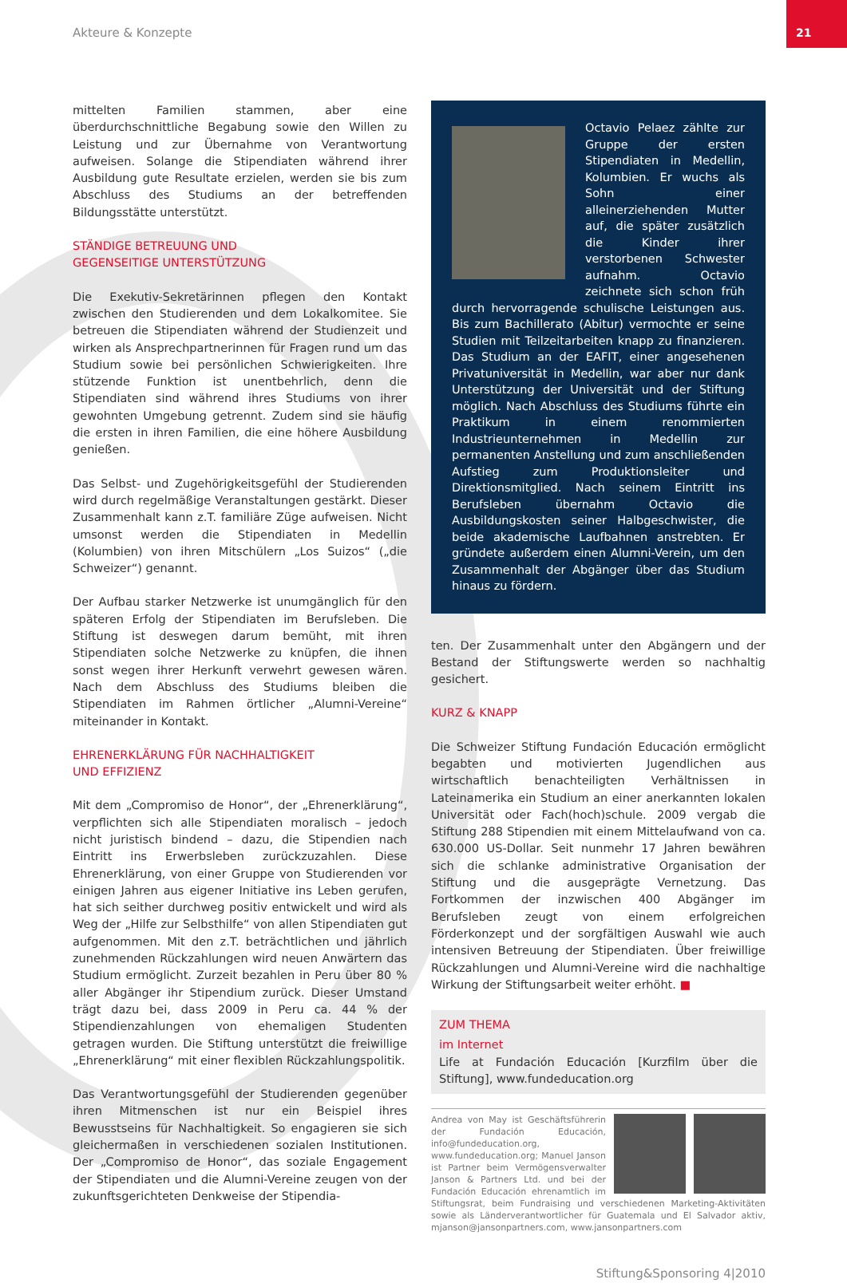Akteure & Konzepte
21
mittelten Familien stammen, aber eine überdurchschnittliche Begabung sowie den Willen zu Leistung und zur Übernahme von Verantwortung aufweisen. Solange die Stipendiaten während ihrer Ausbildung gute Resultate erzielen, werden sie bis zum Abschluss des Studiums an der betreffenden Bildungsstätte unterstützt.
STÄNDIGE BETREUUNG UND
GEGENSEITIGE UNTERSTÜTZUNG
Die Exekutiv-Sekretärinnen pflegen den Kontakt zwischen den Studierenden und dem Lokalkomitee. Sie betreuen die Stipendiaten während der Studienzeit und wirken als Ansprechpartnerinnen für Fragen rund um das Studium sowie bei persönlichen Schwierigkeiten. Ihre stützende Funktion ist unentbehrlich, denn die Stipendiaten sind während ihres Studiums von ihrer gewohnten Umgebung getrennt. Zudem sind sie häufig die ersten in ihren Familien, die eine höhere Ausbildung genießen.
Das Selbst- und Zugehörigkeitsgefühl der Studierenden wird durch regelmäßige Veranstaltungen gestärkt. Dieser Zusammenhalt kann z.T. familiäre Züge aufweisen. Nicht umsonst werden die Stipendiaten in Medellin (Kolumbien) von ihren Mitschülern „Los Suizos“ („die Schweizer“) genannt.
Der Aufbau starker Netzwerke ist unumgänglich für den späteren Erfolg der Stipendiaten im Berufsleben. Die Stiftung ist deswegen darum bemüht, mit ihren Stipendiaten solche Netzwerke zu knüpfen, die ihnen sonst wegen ihrer Herkunft verwehrt gewesen wären. Nach dem Abschluss des Studiums bleiben die Stipendiaten im Rahmen örtlicher „Alumni-Vereine“ miteinander in Kontakt.
EHRENERKLÄRUNG FÜR NACHHALTIGKEIT
UND EFFIZIENZ
Mit dem „Compromiso de Honor“, der „Ehrenerklärung“, verpflichten sich alle Stipendiaten moralisch – jedoch nicht juristisch bindend – dazu, die Stipendien nach Eintritt ins Erwerbsleben zurückzuzahlen. Diese Ehrenerklärung, von einer Gruppe von Studierenden vor einigen Jahren aus eigener Initiative ins Leben gerufen, hat sich seither durchweg positiv entwickelt und wird als Weg der „Hilfe zur Selbsthilfe“ von allen Stipendiaten gut aufgenommen. Mit den z.T. beträchtlichen und jährlich zunehmenden Rückzahlungen wird neuen Anwärtern das Studium ermöglicht. Zurzeit bezahlen in Peru über 80 % aller Abgänger ihr Stipendium zurück. Dieser Umstand trägt dazu bei, dass 2009 in Peru ca. 44 % der Stipendienzahlungen von ehemaligen Studenten getragen wurden. Die Stiftung unterstützt die freiwillige „Ehrenerklärung“ mit einer flexiblen Rückzahlungspolitik.
Das Verantwortungsgefühl der Studierenden gegenüber ihren Mitmenschen ist nur ein Beispiel ihres Bewusstseins für Nachhaltigkeit. So engagieren sie sich gleichermaßen in verschiedenen sozialen Institutionen. Der „Compromiso de Honor“, das soziale Engagement der Stipendiaten und die Alumni-Vereine zeugen von der zukunftsgerichteten Denkweise der Stipendia-
Octavio Pelaez zählte zur Gruppe der ersten Stipendiaten in Medellin, Kolumbien. Er wuchs als Sohn einer alleinerziehenden Mutter auf, die später zusätzlich die Kinder ihrer verstorbenen Schwester aufnahm. Octavio zeichnete sich schon früh durch hervorragende schulische Leistungen aus. Bis zum Bachillerato (Abitur) vermochte er seine Studien mit Teilzeitarbeiten knapp zu finanzieren. Das Studium an der EAFIT, einer angesehenen Privatuniversität in Medellin, war aber nur dank Unterstützung der Universität und der Stiftung möglich. Nach Abschluss des Studiums führte ein Praktikum in einem renommierten Industrieunternehmen in Medellin zur permanenten Anstellung und zum anschließenden Aufstieg zum Produktionsleiter und Direktionsmitglied. Nach seinem Eintritt ins Berufsleben übernahm Octavio die Ausbildungskosten seiner Halbgeschwister, die beide akademische Laufbahnen anstrebten. Er gründete außerdem einen Alumni-Verein, um den Zusammenhalt der Abgänger über das Studium hinaus zu fördern.
ten. Der Zusammenhalt unter den Abgängern und der Bestand der Stiftungswerte werden so nachhaltig gesichert.
KURZ & KNAPP
Die Schweizer Stiftung Fundación Educación ermöglicht begabten und motivierten Jugendlichen aus wirtschaftlich benachteiligten Verhältnissen in Lateinamerika ein Studium an einer anerkannten lokalen Universität oder Fach(hoch)schule. 2009 vergab die Stiftung 288 Stipendien mit einem Mittelaufwand von ca. 630.000 US-Dollar. Seit nunmehr 17 Jahren bewähren sich die schlanke administrative Organisation der Stiftung und die ausgeprägte Vernetzung. Das Fortkommen der inzwischen 400 Abgänger im Berufsleben zeugt von einem erfolgreichen Förderkonzept und der sorgfältigen Auswahl wie auch intensiven Betreuung der Stipendiaten. Über freiwillige Rückzahlungen und Alumni-Vereine wird die nachhaltige Wirkung der Stiftungsarbeit weiter erhöht. ■
ZUM THEMA
im Internet
Life at Fundación Educación [Kurzfilm über die Stiftung], www.fundeducation.org
Andrea von May ist Geschäftsführerin der Fundación Educación, info@fundeducation.org, www.fundeducation.org; Manuel Janson ist Partner beim Vermögensverwalter Janson & Partners Ltd. und bei der Fundación Educación ehrenamtlich im Stiftungsrat, beim Fundraising und verschiedenen Marketing-Aktivitäten sowie als Länderverantwortlicher für Guatemala und El Salvador aktiv, mjanson@jansonpartners.com, www.jansonpartners.com
Stiftung&Sponsoring 4|2010